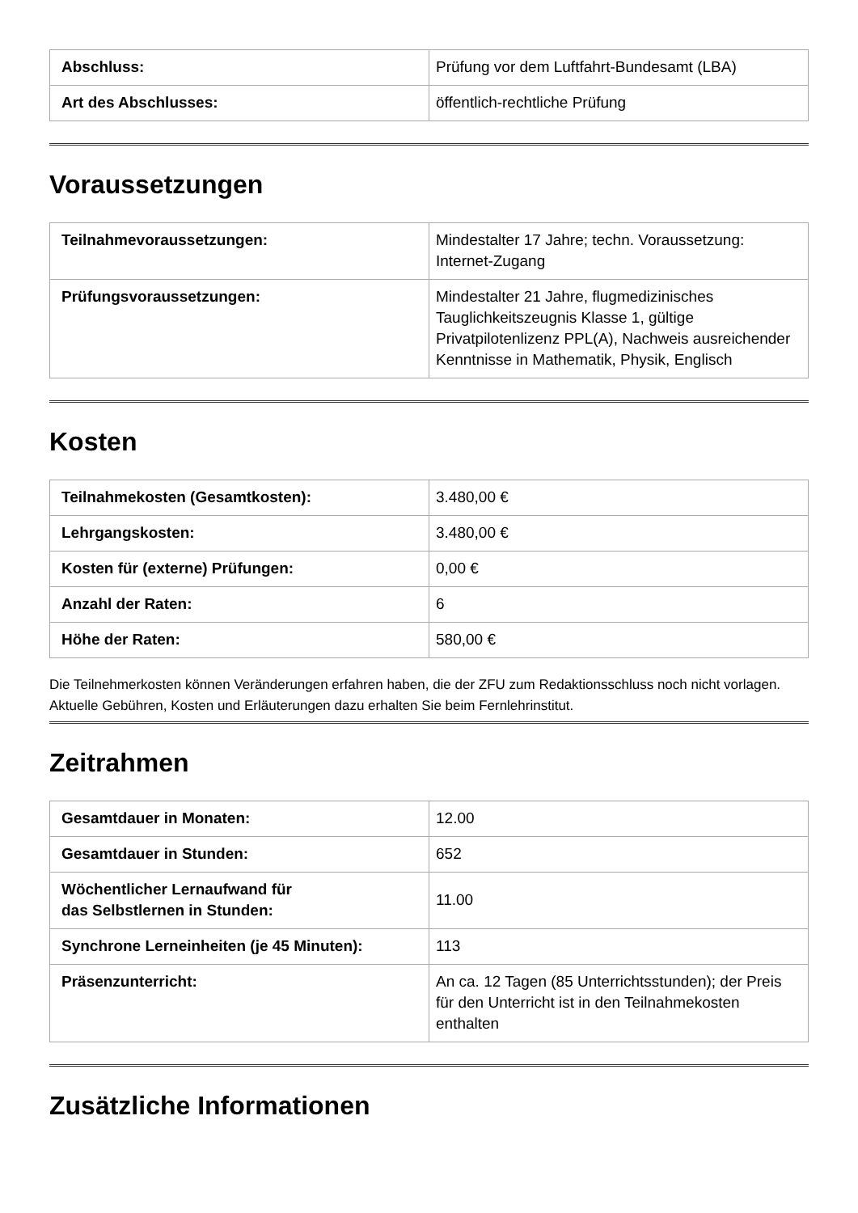| Abschluss: | Prüfung vor dem Luftfahrt-Bundesamt (LBA) |
| Art des Abschlusses: | öffentlich-rechtliche Prüfung |
Voraussetzungen
| Teilnahmevoraussetzungen: | Mindestalter 17 Jahre; techn. Voraussetzung: Internet-Zugang |
| Prüfungsvoraussetzungen: | Mindestalter 21 Jahre, flugmedizinisches Tauglichkeitszeugnis Klasse 1, gültige Privatpilotenlizenz PPL(A), Nachweis ausreichender Kenntnisse in Mathematik, Physik, Englisch |
Kosten
| Teilnahmekosten (Gesamtkosten): | 3.480,00 € |
| Lehrgangskosten: | 3.480,00 € |
| Kosten für (externe) Prüfungen: | 0,00 € |
| Anzahl der Raten: | 6 |
| Höhe der Raten: | 580,00 € |
Die Teilnehmerkosten können Veränderungen erfahren haben, die der ZFU zum Redaktionsschluss noch nicht vorlagen. Aktuelle Gebühren, Kosten und Erläuterungen dazu erhalten Sie beim Fernlehrinstitut.
Zeitrahmen
| Gesamtdauer in Monaten: | 12.00 |
| Gesamtdauer in Stunden: | 652 |
| Wöchentlicher Lernaufwand für das Selbstlernen in Stunden: | 11.00 |
| Synchrone Lerneinheiten (je 45 Minuten): | 113 |
| Präsenzunterricht: | An ca. 12 Tagen (85 Unterrichtsstunden); der Preis für den Unterricht ist in den Teilnahmekosten enthalten |
Zusätzliche Informationen